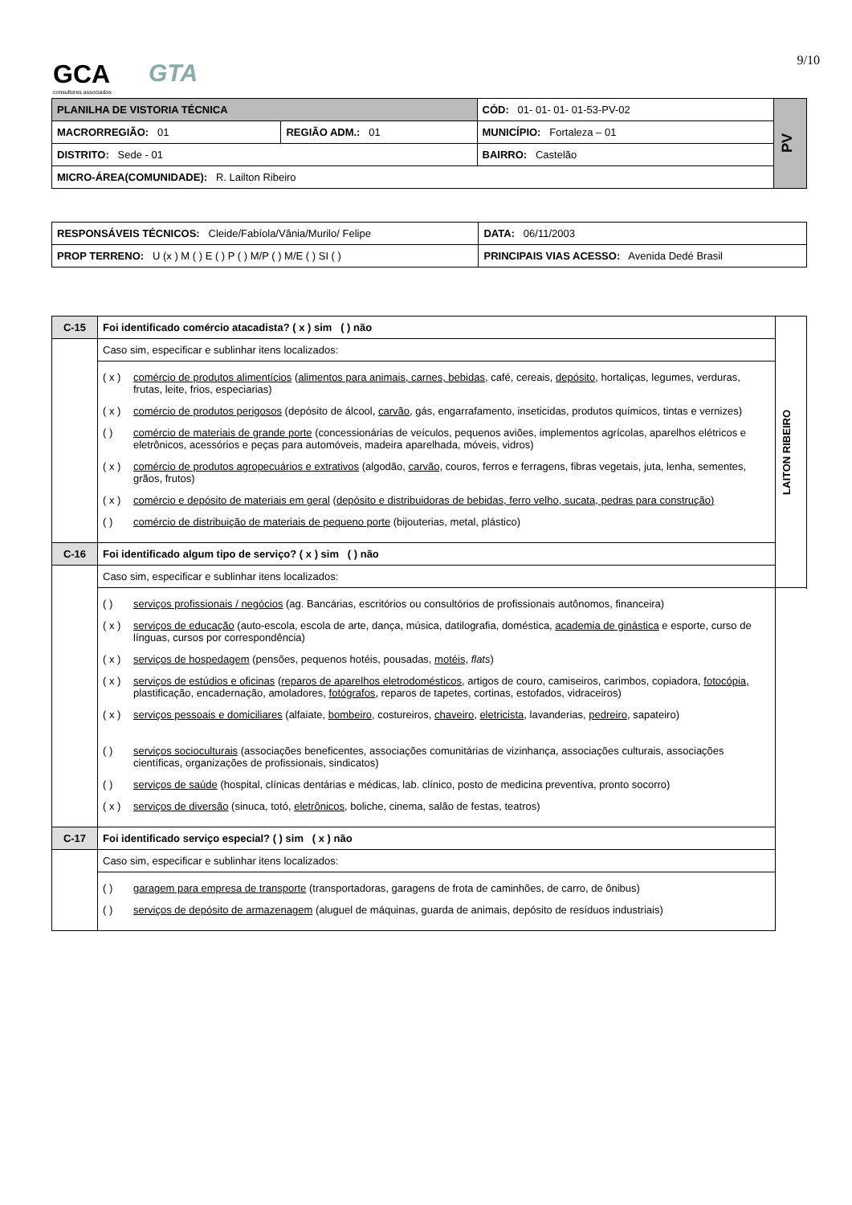9/10 GCA
consultores associados
GTA
| PLANILHA DE VISTORIA TÉCNICA | | CÓD: 01- 01- 01- 01-53-PV-02 | PV |
| MACRORREGIÃO: 01 | REGIÃO ADM.: 01 | MUNICÍPIO: Fortaleza – 01 | |
| DISTRITO: Sede - 01 | | BAIRRO: Castelão | |
| MICRO-ÁREA(COMUNIDADE): R. Lailton Ribeiro | | | |
| RESPONSÁVEIS TÉCNICOS: Cleide/Fabíola/Vânia/Murilo/ Felipe | | DATA: 06/11/2003 |
| PROP TERRENO: U (x ) M ( ) E ( ) P ( ) M/P ( ) M/E ( ) SI ( ) | PRINCIPAIS VIAS ACESSO: Avenida Dedé Brasil | |
| C-15 | Foi identificado comércio atacadista? ( x ) sim ( ) não | LAITON RIBEIRO |
| | Caso sim, especificar e sublinhar itens localizados: | |
| | ( x ) comércio de produtos alimentícios ( alimentos para animais, carnes, bebidas , café, cereais, depósito , hortaliças, legumes, verduras, frutas, leite, frios, especiarias) ( x ) comércio de produtos perigosos (depósito de álcool, carvão , gás, engarrafamento, inseticidas, produtos químicos, tintas e vernizes) ( ) comércio de materiais de grande porte (concessionárias de veículos, pequenos aviões, implementos agrícolas, aparelhos elétricos e eletrônicos, acessórios e peças para automóveis, madeira aparelhada, móveis, vidros) ( x ) comércio de produtos agropecuários e extrativos (algodão, carvão, couros, ferros e ferragens, fibras vegetais, juta, lenha, sementes, grãos, frutos) ( x ) comércio e depósito de materiais em geral ( depósito e distribuidoras de bebidas, ferro velho, sucata, pedras para construção) ( ) comércio de distribuição de materiais de pequeno porte (bijouterias, metal, plástico) | |
| C-16 | Foi identificado algum tipo de serviço? ( x ) sim ( ) não | |
| | Caso sim, especificar e sublinhar itens localizados: | |
| | ( ) serviços profissionais / negócios (ag. Bancárias, escritórios ou consultórios de profissionais autônomos, financeira) ( x ) serviços de educação (auto-escola, escola de arte, dança, música, datilografia, doméstica, academia de ginástica e esporte, curso de línguas, cursos por correspondência) ( x ) serviços de hospedagem (pensões, pequenos hotéis, pousadas, motéis, flats ) ( x ) serviços de estúdios e oficinas ( reparos de aparelhos eletrodomésticos , artigos de couro, camiseiros, carimbos, copiadora, fotocópia, plastificação, encadernação, amoladores, fotógrafos , reparos de tapetes, cortinas, estofados, vidraceiros) ( x ) serviços pessoais e domiciliares (alfaiate, bombeiro , costureiros, chaveiro , eletricista , lavanderias, pedreiro , sapateiro) ( ) serviços socioculturais (associações beneficentes, associações comunitárias de vizinhança, associações culturais, associações científicas, organizações de profissionais, sindicatos) ( ) serviços de saúde (hospital, clínicas dentárias e médicas, lab. clínico, posto de medicina preventiva, pronto socorro) ( x ) serviços de diversão (sinuca, totó, eletrônicos , boliche, cinema, salão de festas, teatros) | |
| C-17 | Foi identificado serviço especial? ( ) sim ( x ) não | |
| | Caso sim, especificar e sublinhar itens localizados: | |
| | ( ) garagem para empresa de transporte (transportadoras, garagens de frota de caminhões, de carro, de ônibus) ( ) serviços de depósito de armazenagem (aluguel de máquinas, guarda de animais, depósito de resíduos industriais) | |